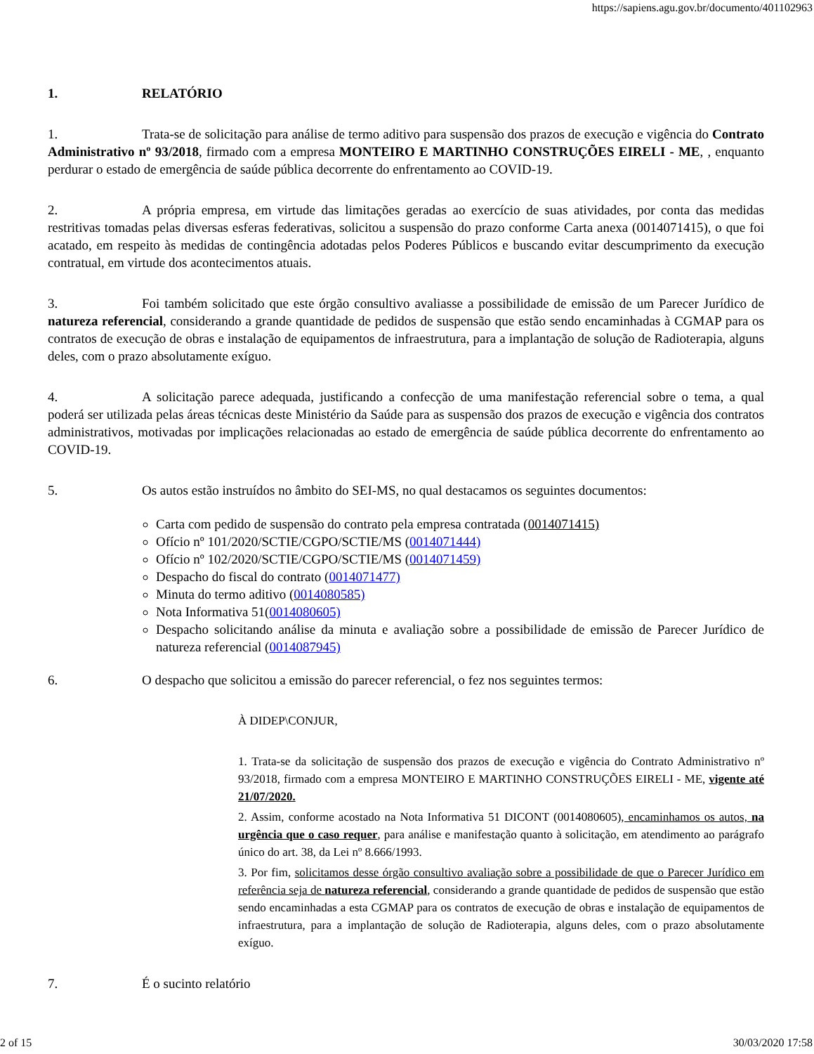https://sapiens.agu.gov.br/documento/401102963
1. RELATÓRIO
1. Trata-se de solicitação para análise de termo aditivo para suspensão dos prazos de execução e vigência do Contrato Administrativo nº 93/2018, firmado com a empresa MONTEIRO E MARTINHO CONSTRUÇÕES EIRELI - ME, , enquanto perdurar o estado de emergência de saúde pública decorrente do enfrentamento ao COVID-19.
2. A própria empresa, em virtude das limitações geradas ao exercício de suas atividades, por conta das medidas restritivas tomadas pelas diversas esferas federativas, solicitou a suspensão do prazo conforme Carta anexa (0014071415), o que foi acatado, em respeito às medidas de contingência adotadas pelos Poderes Públicos e buscando evitar descumprimento da execução contratual, em virtude dos acontecimentos atuais.
3. Foi também solicitado que este órgão consultivo avaliasse a possibilidade de emissão de um Parecer Jurídico de natureza referencial, considerando a grande quantidade de pedidos de suspensão que estão sendo encaminhadas à CGMAP para os contratos de execução de obras e instalação de equipamentos de infraestrutura, para a implantação de solução de Radioterapia, alguns deles, com o prazo absolutamente exíguo.
4. A solicitação parece adequada, justificando a confecção de uma manifestação referencial sobre o tema, a qual poderá ser utilizada pelas áreas técnicas deste Ministério da Saúde para as suspensão dos prazos de execução e vigência dos contratos administrativos, motivadas por implicações relacionadas ao estado de emergência de saúde pública decorrente do enfrentamento ao COVID-19.
5. Os autos estão instruídos no âmbito do SEI-MS, no qual destacamos os seguintes documentos:
Carta com pedido de suspensão do contrato pela empresa contratada (0014071415)
Ofício nº 101/2020/SCTIE/CGPO/SCTIE/MS (0014071444)
Ofício nº 102/2020/SCTIE/CGPO/SCTIE/MS (0014071459)
Despacho do fiscal do contrato (0014071477)
Minuta do termo aditivo (0014080585)
Nota Informativa 51(0014080605)
Despacho solicitando análise da minuta e avaliação sobre a possibilidade de emissão de Parecer Jurídico de natureza referencial (0014087945)
6. O despacho que solicitou a emissão do parecer referencial, o fez nos seguintes termos:
À DIDEP\CONJUR,
1. Trata-se da solicitação de suspensão dos prazos de execução e vigência do Contrato Administrativo nº 93/2018, firmado com a empresa MONTEIRO E MARTINHO CONSTRUÇÕES EIRELI - ME, vigente até 21/07/2020.
2. Assim, conforme acostado na Nota Informativa 51 DICONT (0014080605), encaminhamos os autos, na urgência que o caso requer, para análise e manifestação quanto à solicitação, em atendimento ao parágrafo único do art. 38, da Lei nº 8.666/1993.
3. Por fim, solicitamos desse órgão consultivo avaliação sobre a possibilidade de que o Parecer Jurídico em referência seja de natureza referencial, considerando a grande quantidade de pedidos de suspensão que estão sendo encaminhadas a esta CGMAP para os contratos de execução de obras e instalação de equipamentos de infraestrutura, para a implantação de solução de Radioterapia, alguns deles, com o prazo absolutamente exíguo.
7. É o sucinto relatório
2 of 15 30/03/2020 17:58